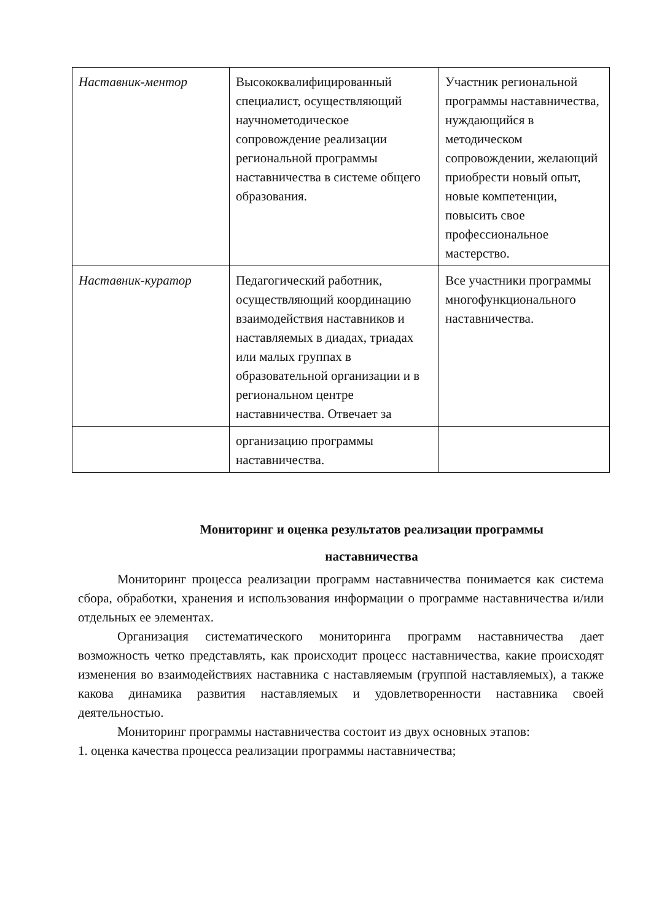| Наставник-ментор | Высококвалифицированный специалист, осуществляющий научнометодическое сопровождение реализации региональной программы наставничества в системе общего образования. | Участник региональной программы наставничества, нуждающийся в методическом сопровождении, желающий приобрести новый опыт, новые компетенции, повысить свое профессиональное мастерство. |
| Наставник-куратор | Педагогический работник, осуществляющий координацию взаимодействия наставников и наставляемых в диадах, триадах или малых группах в образовательной организации и в региональном центре наставничества. Отвечает за | Все участники программы многофункционального наставничества. |
| | организацию программы наставничества. | |
Мониторинг и оценка результатов реализации программы
наставничества
Мониторинг процесса реализации программ наставничества понимается как система сбора, обработки, хранения и использования информации о программе наставничества и/или отдельных ее элементах.
Организация систематического мониторинга программ наставничества дает возможность четко представлять, как происходит процесс наставничества, какие происходят изменения во взаимодействиях наставника с наставляемым (группой наставляемых), а также какова динамика развития наставляемых и удовлетворенности наставника своей деятельностью.
Мониторинг программы наставничества состоит из двух основных этапов:
1. оценка качества процесса реализации программы наставничества;